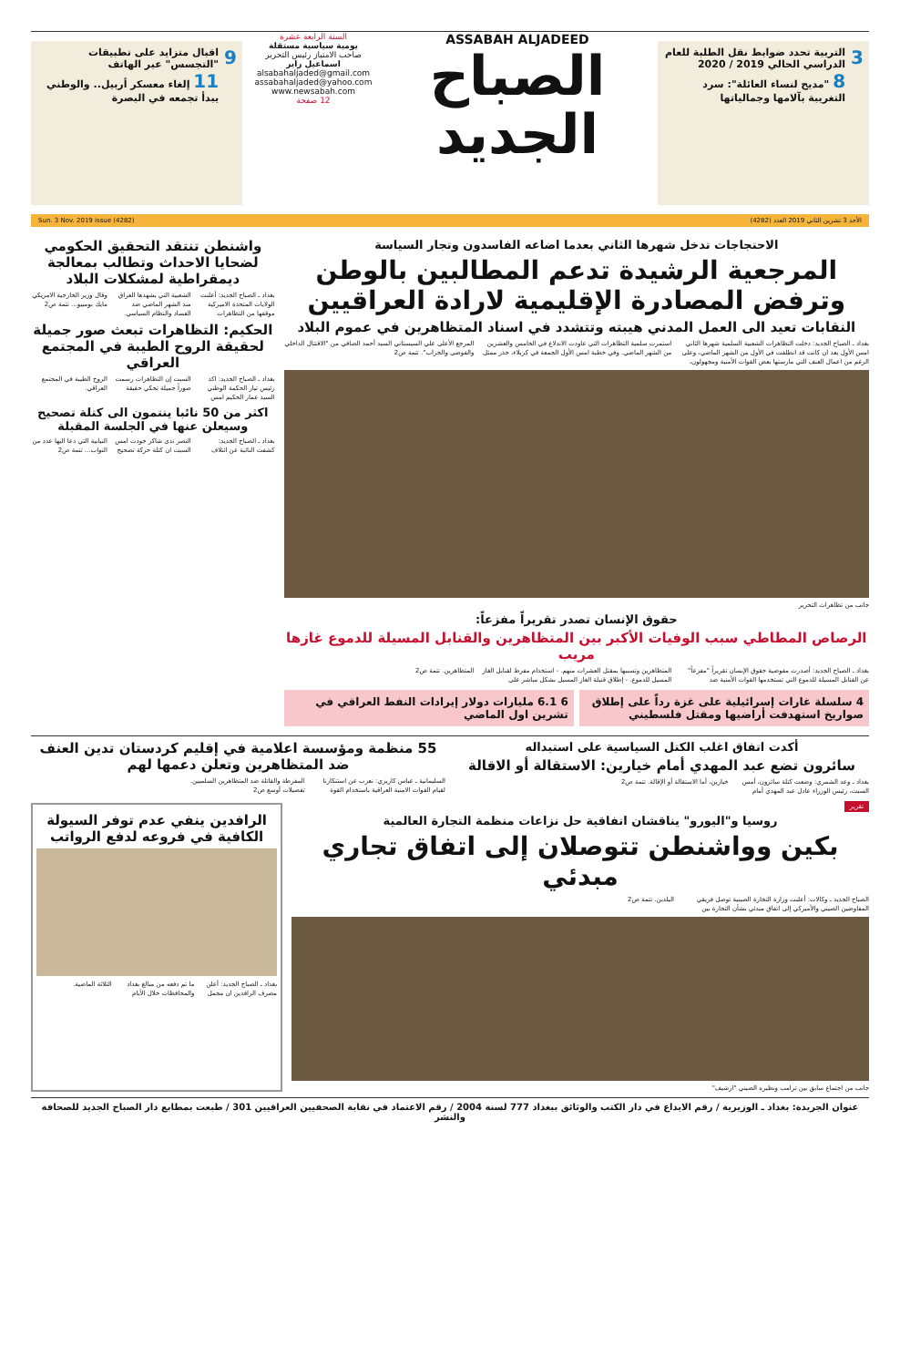3
التربية تحدد ضوابط نقل الطلبة للعام الدراسي الحالي 2019 / 2020
8 "مديح لنساء العائلة": سرد التغريبة بآلامها وجمالياتها
ASSABAH ALJADEED
الصباح الجديد
السنة الرابعة عشرة
يومية سياسية مستقلة
صاحب الامتياز رئيس التحرير
اسماعيل زاير
alsabahaljaded@gmail.com
assabahaljaded@yahoo.com
www.newsabah.com
12 صفحة
9
اقبال متزايد على تطبيقات "التجسس" عبر الهاتف
11 إلغاء معسكر أربيل.. والوطني يبدأ تجمعه في البصرة
الأحد 3 تشرين الثاني 2019 العدد (4282) Sun. 3 Nov. 2019 issue (4282)
الاحتجاجات تدخل شهرها الثاني بعدما اضاعه الفاسدون وتجار السياسة
المرجعية الرشيدة تدعم المطالبين بالوطن وترفض المصادرة الإقليمية لارادة العراقيين
النقابات تعيد الى العمل المدني هيبته وتتشدد في اسناد المتظاهرين في عموم البلاد
بغداد ـ الصباح الجديد: دخلت التظاهرات الشعبية السلمية شهرها الثاني امس الأول بعد ان كانت قد انطلقت في الأول من الشهر الماضي، وعلى الرغم من اعمال العنف التي مارستها بعض القوات الأمنية ومجهولون، استمرت سلمية التظاهرات التي عاودت الاندلاع في الخامس والعشرين من الشهر الماضي. وفي خطبة امس الأول الجمعة في كربلاء، حذر ممثل المرجع الأعلى علي السيستاني السيد أحمد الصافي من "الاقتتال الداخلي والفوضى والخراب". تتمة ص2
جانب من تظاهرات التحرير
حقوق الإنسان تصدر تقريراً مفزعاً:
الرصاص المطاطي سبب الوفيات الأكبر بين المتظاهرين والقنابل المسيلة للدموع غازها مريب
بغداد ـ الصباح الجديد: أصدرت مفوضية حقوق الإنسان تقريراً "مفزعاً" عن القنابل المسيلة للدموع التي تستخدمها القوات الأمنية ضد المتظاهرين وتسببها بمقتل العشرات منهم. - استخدام مفرط لقنابل الغاز المسيل للدموع. - إطلاق قنبلة الغاز المسيل بشكل مباشر على المتظاهرين. تتمة ص2
4 سلسلة غارات إسرائيلية على غزة رداً على إطلاق صواريخ استهدفت أراضيها ومقتل فلسطيني
6 6.1 مليارات دولار إيرادات النفط العراقي في تشرين اول الماضي
واشنطن تنتقد التحقيق الحكومي لضحايا الاحداث وتطالب بمعالجة ديمقراطية لمشكلات البلاد
بغداد ـ الصباح الجديد: أعلنت الولايات المتحدة الاميركية موقفها من التظاهرات الشعبية التي يشهدها العراق منذ الشهر الماضي ضد الفساد والنظام السياسي. وقال وزير الخارجية الامريكي مايك بومبيو... تتمة ص2
الحكيم: التظاهرات تبعث صور جميلة لحقيقة الروح الطيبة في المجتمع العراقي
بغداد ـ الصباح الجديد: اكد رئيس تيار الحكمة الوطني السيد عمار الحكيم امس السبت إن التظاهرات رسمت صوراً جميلة تحكي حقيقة الروح الطيبة في المجتمع العراقي.
اكثر من 50 نائبا ينتمون الى كتلة تصحيح وسيعلن عنها في الجلسة المقبلة
بغداد ـ الصباح الجديد: كشفت النائبة عن ائتلاف النصر ندى شاكر جودت امس السبت ان كتلة حركة تصحيح النيابية التي دعا اليها عدد من النواب... تتمة ص2
أكدت اتفاق اغلب الكتل السياسية على استبداله
سائرون تضع عبد المهدي أمام خيارين: الاستقالة أو الاقالة
بغداد ـ وعد الشمري: وضعت كتلة سائرون، أمس السبت، رئيس الوزراء عادل عبد المهدي أمام خيارين، أما الاستقالة أو الإقالة. تتمة ص2
55 منظمة ومؤسسة اعلامية في إقليم كردستان تدين العنف ضد المتظاهرين وتعلن دعمها لهم
السليمانية ـ عباس كاريزي: نعرب عن استنكارنا لقيام القوات الامنية العراقية باستخدام القوة المفرطة والقاتلة ضد المتظاهرين السلميين. تفصيلات أوسع ص2
تقرير
روسيا و"اليورو" يناقشان اتفاقية حل نزاعات منظمة التجارة العالمية
بكين وواشنطن تتوصلان إلى اتفاق تجاري مبدئي
الصباح الجديد ـ وكالات: أعلنت وزارة التجارة الصينية توصل فريقي المفاوضين الصيني والأميركي إلى اتفاق مبدئي بشأن التجارة بين البلدين. تتمة ص2
جانب من اجتماع سابق بين ترامب ونظيره الصيني "ارشيف"
الرافدين ينفي عدم توفر السيولة الكافية في فروعه لدفع الرواتب
بغداد ـ الصباح الجديد: أعلن مصرف الرافدين ان مجمل ما تم دفعه من مبالغ بغداد والمحافظات خلال الأيام الثلاثة الماضية.
عنوان الجريدة: بغداد ـ الوزيرية / رقم الايداع في دار الكتب والوثائق ببغداد 777 لسنة 2004 / رقم الاعتماد في نقابة الصحفيين العراقيين 301 / طبعت بمطابع دار الصباح الجديد للصحافة والنشر